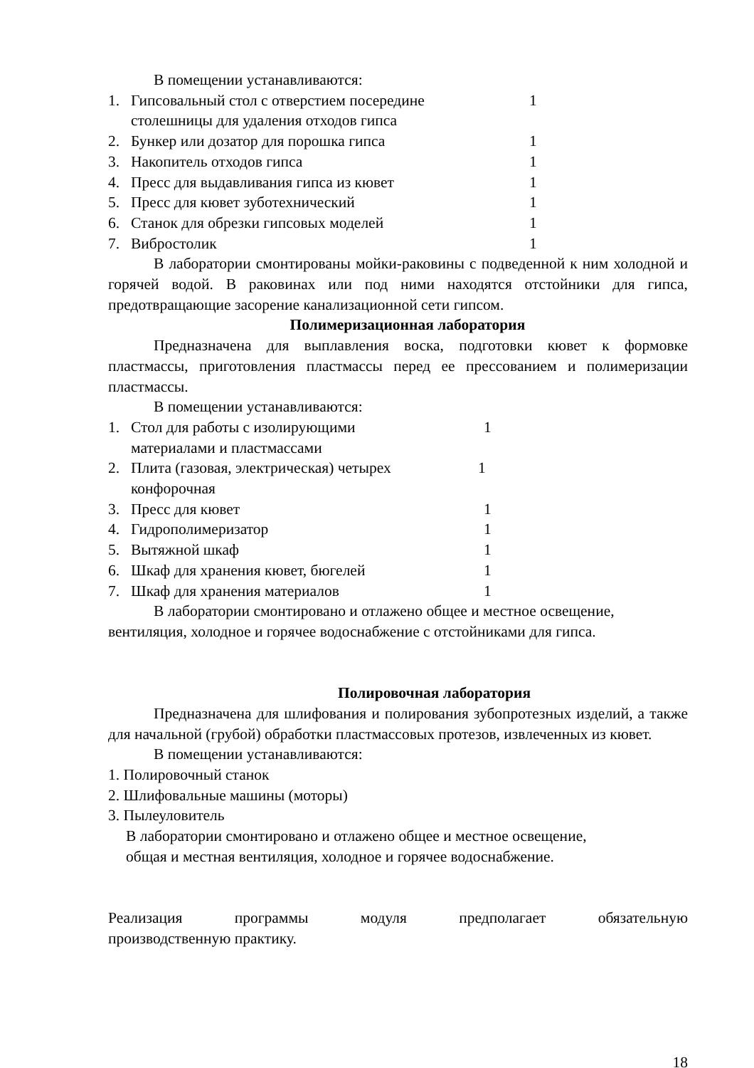В помещении устанавливаются:
1. Гипсовальный стол с отверстием посередине
столешницы для удаления отходов гипса 1
2. Бункер или дозатор для порошка гипса 1
3. Накопитель отходов гипса 1
4. Пресс для выдавливания гипса из кювет 1
5. Пресс для кювет зуботехнический 1
6. Станок для обрезки гипсовых моделей 1
7. Вибростолик 1
В лаборатории смонтированы мойки-раковины с подведенной к ним холодной и горячей водой. В раковинах или под ними находятся отстойники для гипса, предотвращающие засорение канализационной сети гипсом.
Полимеризационная лаборатория
Предназначена для выплавления воска, подготовки кювет к формовке пластмассы, приготовления пластмассы перед ее прессованием и полимеризации пластмассы.
В помещении устанавливаются:
1. Стол для работы с изолирующими
материалами и пластмассами 1
2. Плита (газовая, электрическая) четырех
конфорочная 1
3. Пресс для кювет 1
4. Гидрополимеризатор 1
5. Вытяжной шкаф 1
6. Шкаф для хранения кювет, бюгелей 1
7. Шкаф для хранения материалов 1
В лаборатории смонтировано и отлажено общее и местное освещение, вентиляция, холодное и горячее водоснабжение с отстойниками для гипса.
Полировочная лаборатория
Предназначена для шлифования и полирования зубопротезных изделий, а также для начальной (грубой) обработки пластмассовых протезов, извлеченных из кювет.
В помещении устанавливаются:
1. Полировочный станок
2. Шлифовальные машины (моторы)
3. Пылеуловитель
В лаборатории смонтировано и отлажено общее и местное освещение,
общая и местная вентиляция, холодное и горячее водоснабжение.
Реализация программы модуля предполагает обязательную
производственную практику.
18